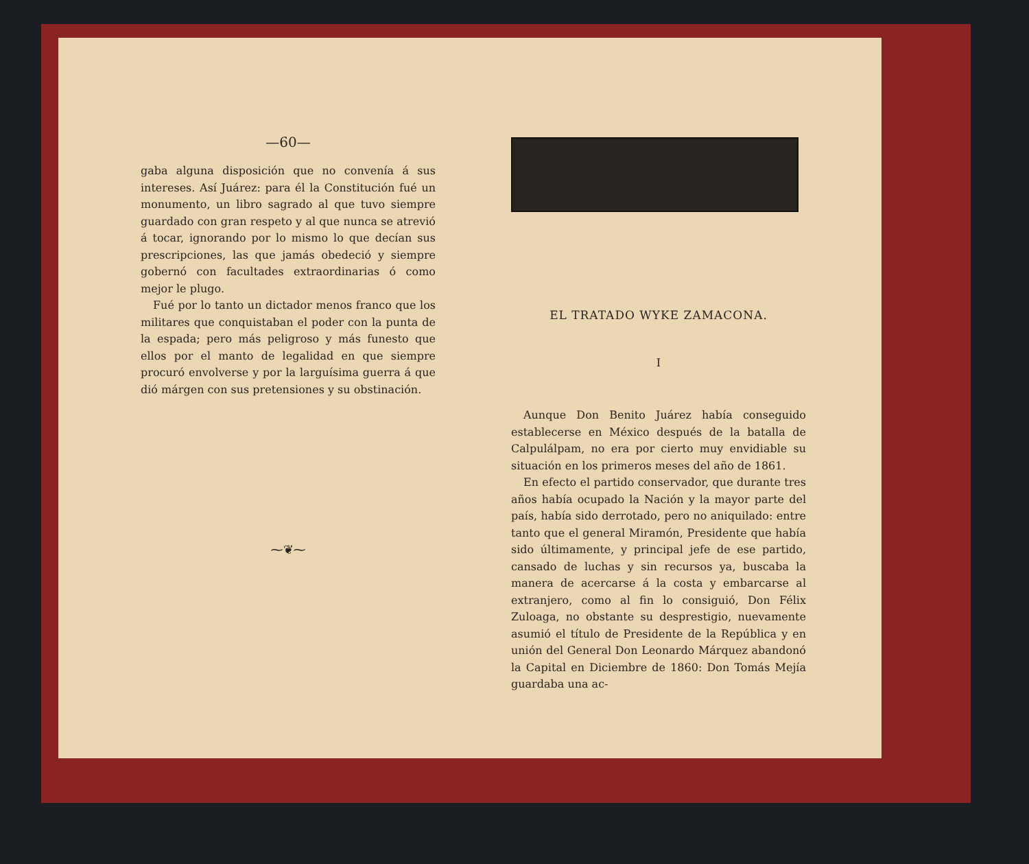—60—
gaba alguna disposición que no convenía á sus intereses. Así Juárez: para él la Constitución fué un monumento, un libro sagrado al que tuvo siempre guardado con gran respeto y al que nunca se atrevió á tocar, ignorando por lo mismo lo que decían sus prescripciones, las que jamás obedeció y siempre gobernó con facultades extraordinarias ó como mejor le plugo.
Fué por lo tanto un dictador menos franco que los militares que conquistaban el poder con la punta de la espada; pero más peligroso y más funesto que ellos por el manto de legalidad en que siempre procuró envolverse y por la larguísima guerra á que dió márgen con sus pretensiones y su obstinación.
⁓❦⁓
EL TRATADO WYKE ZAMACONA.
I
Aunque Don Benito Juárez había conseguido establecerse en México después de la batalla de Calpulálpam, no era por cierto muy envidiable su situación en los primeros meses del año de 1861.
En efecto el partido conservador, que durante tres años había ocupado la Nación y la mayor parte del país, había sido derrotado, pero no aniquilado: entre tanto que el general Miramón, Presidente que había sido últimamente, y principal jefe de ese partido, cansado de luchas y sin recursos ya, buscaba la manera de acercarse á la costa y embarcarse al extranjero, como al fin lo consiguió, Don Félix Zuloaga, no obstante su desprestigio, nuevamente asumió el título de Presidente de la República y en unión del General Don Leonardo Márquez abandonó la Capital en Diciembre de 1860: Don Tomás Mejía guardaba una ac-